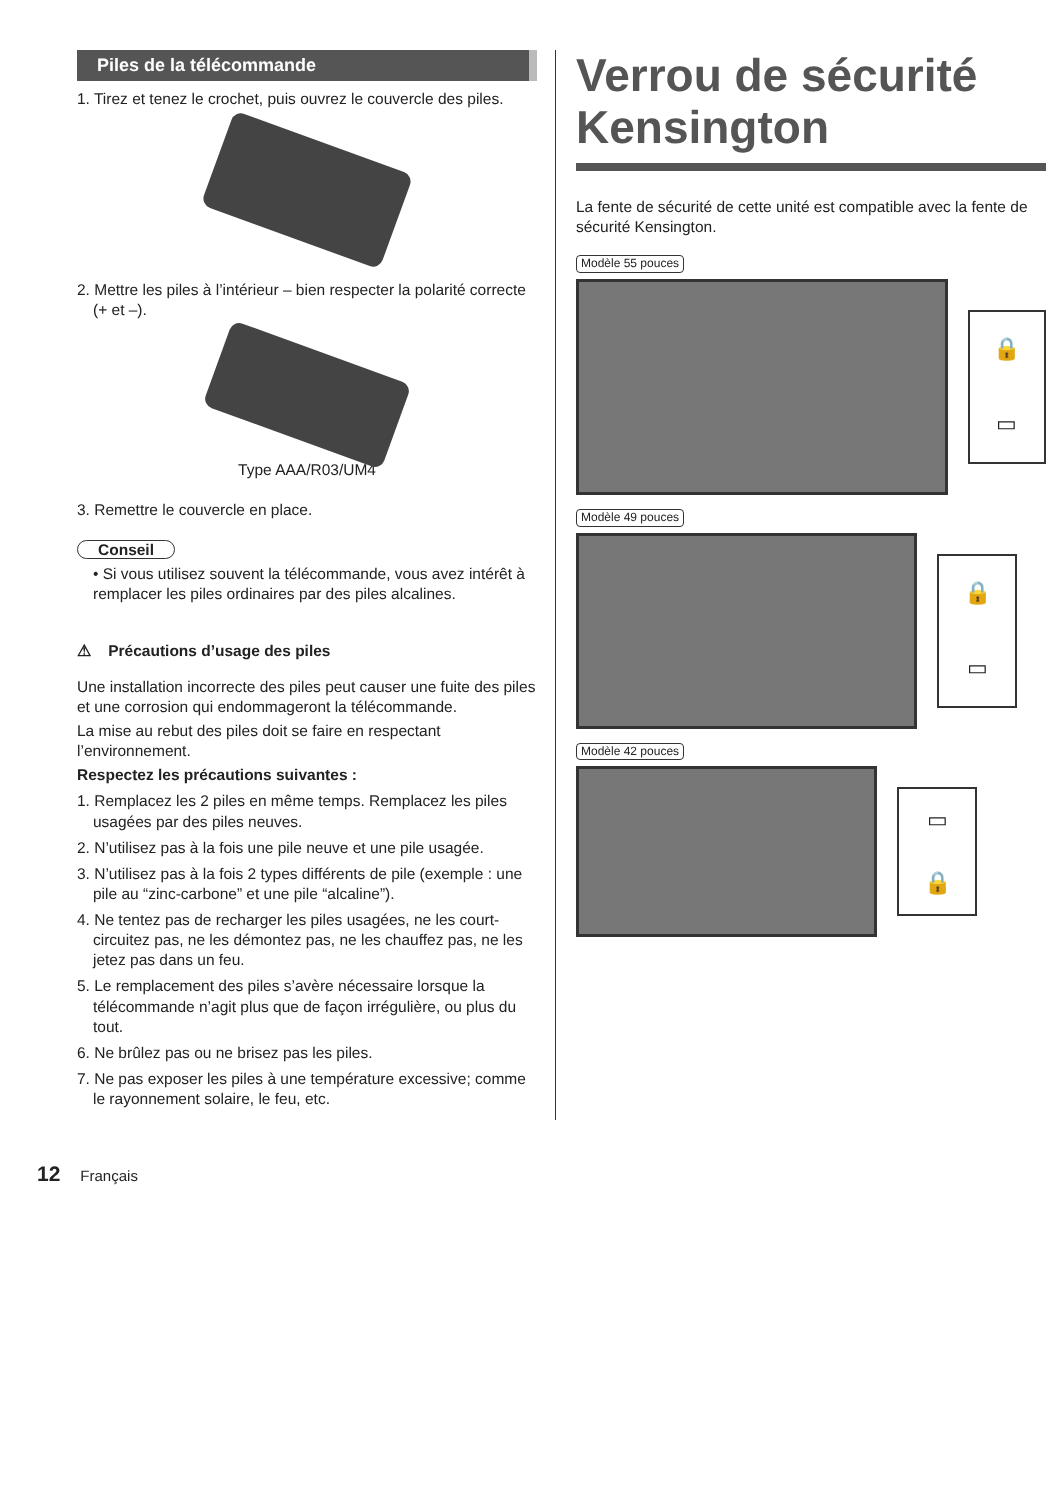Piles de la télécommande
1. Tirez et tenez le crochet, puis ouvrez le couvercle des piles.
2. Mettre les piles à l’intérieur – bien respecter la polarité correcte (+ et –).
Type AAA/R03/UM4
3. Remettre le couvercle en place.
Conseil
• Si vous utilisez souvent la télécommande, vous avez intérêt à remplacer les piles ordinaires par des piles alcalines.
⚠ Précautions d’usage des piles
Une installation incorrecte des piles peut causer une fuite des piles et une corrosion qui endommageront la télécommande.
La mise au rebut des piles doit se faire en respectant l’environnement.
Respectez les précautions suivantes :
1. Remplacez les 2 piles en même temps. Remplacez les piles usagées par des piles neuves.
2. N’utilisez pas à la fois une pile neuve et une pile usagée.
3. N’utilisez pas à la fois 2 types différents de pile (exemple : une pile au “zinc-carbone” et une pile “alcaline”).
4. Ne tentez pas de recharger les piles usagées, ne les court-circuitez pas, ne les démontez pas, ne les chauffez pas, ne les jetez pas dans un feu.
5. Le remplacement des piles s’avère nécessaire lorsque la télécommande n’agit plus que de façon irrégulière, ou plus du tout.
6. Ne brûlez pas ou ne brisez pas les piles.
7. Ne pas exposer les piles à une température excessive; comme le rayonnement solaire, le feu, etc.
Verrou de sécurité Kensington
La fente de sécurité de cette unité est compatible avec la fente de sécurité Kensington.
Modèle 55 pouces
🔒
▭
Modèle 49 pouces
🔒
▭
Modèle 42 pouces
▭
🔒
12 Français